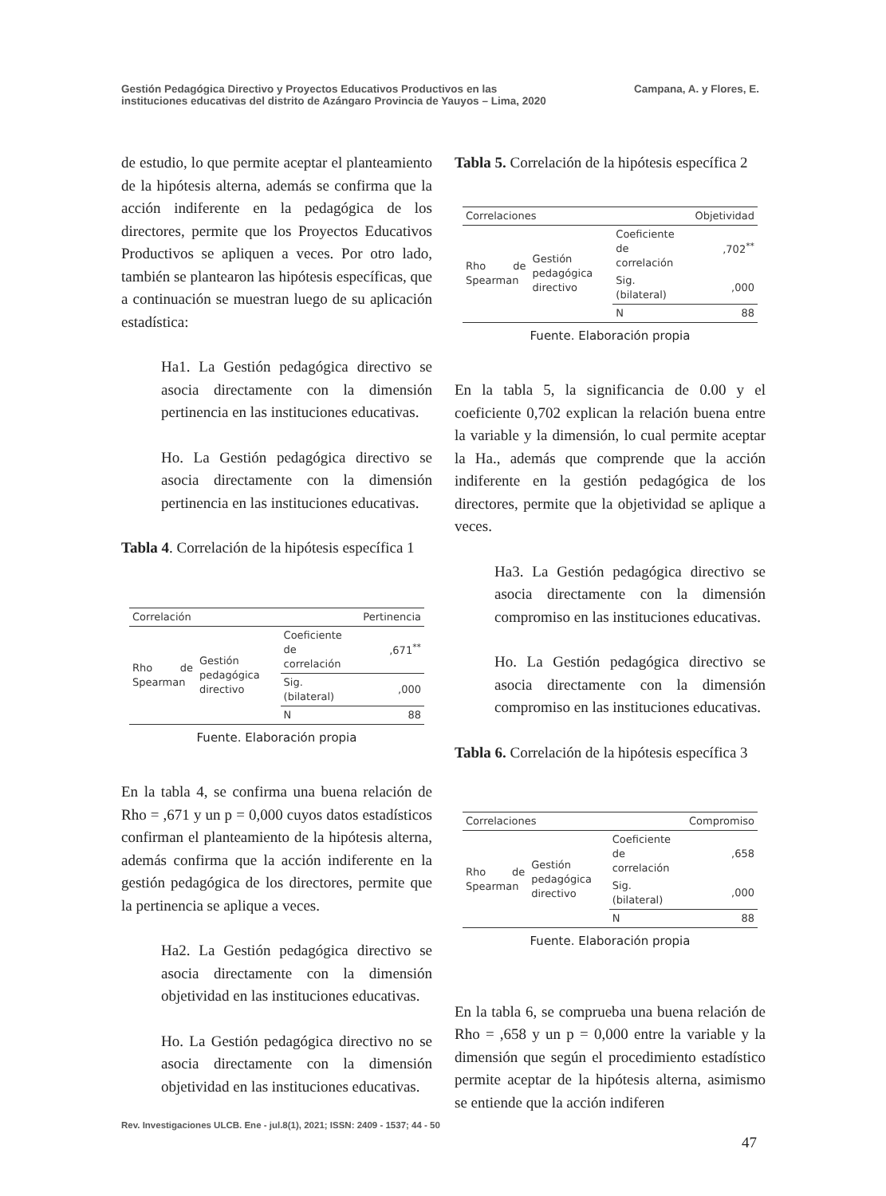Gestión Pedagógica Directivo y Proyectos Educativos Productivos en las
instituciones educativas del distrito de Azángaro Provincia de Yauyos – Lima, 2020
Campana, A. y Flores, E.
de estudio, lo que permite aceptar el planteamiento de la hipótesis alterna, además se confirma que la acción indiferente en la pedagógica de los directores, permite que los Proyectos Educativos Productivos se apliquen a veces. Por otro lado, también se plantearon las hipótesis específicas, que a continuación se muestran luego de su aplicación estadística:
Ha1. La Gestión pedagógica directivo se asocia directamente con la dimensión pertinencia en las instituciones educativas.
Ho. La Gestión pedagógica directivo se asocia directamente con la dimensión pertinencia en las instituciones educativas.
Tabla 4. Correlación de la hipótesis específica 1
| Correlación | | | Pertinencia |
| --- | --- | --- | --- |
| Rho de Spearman | Gestión pedagógica directivo | Coeficiente de correlación | ,671<sup>**</sup> |
| | | Sig. (bilateral) | ,000 |
| | | N | 88 |
Fuente. Elaboración propia
En la tabla 4, se confirma una buena relación de Rho = ,671 y un p = 0,000 cuyos datos estadísticos confirman el planteamiento de la hipótesis alterna, además confirma que la acción indiferente en la gestión pedagógica de los directores, permite que la pertinencia se aplique a veces.
Ha2. La Gestión pedagógica directivo se asocia directamente con la dimensión objetividad en las instituciones educativas.
Ho. La Gestión pedagógica directivo no se asocia directamente con la dimensión objetividad en las instituciones educativas.
Tabla 5. Correlación de la hipótesis específica 2
| Correlaciones | | | Objetividad |
| --- | --- | --- | --- |
| Rho de Spearman | Gestión pedagógica directivo | Coeficiente de correlación | ,702<sup>**</sup> |
| | | Sig. (bilateral) | ,000 |
| | | N | 88 |
Fuente. Elaboración propia
En la tabla 5, la significancia de 0.00 y el coeficiente 0,702 explican la relación buena entre la variable y la dimensión, lo cual permite aceptar la Ha., además que comprende que la acción indiferente en la gestión pedagógica de los directores, permite que la objetividad se aplique a veces.
Ha3. La Gestión pedagógica directivo se asocia directamente con la dimensión compromiso en las instituciones educativas.
Ho. La Gestión pedagógica directivo se asocia directamente con la dimensión compromiso en las instituciones educativas.
Tabla 6. Correlación de la hipótesis específica 3
| Correlaciones | | | Compromiso |
| --- | --- | --- | --- |
| Rho de Spearman | Gestión pedagógica directivo | Coeficiente de correlación | ,658 |
| | | Sig. (bilateral) | ,000 |
| | | N | 88 |
Fuente. Elaboración propia
En la tabla 6, se comprueba una buena relación de Rho = ,658 y un p = 0,000 entre la variable y la dimensión que según el procedimiento estadístico permite aceptar de la hipótesis alterna, asimismo se entiende que la acción indiferen
Rev. Investigaciones ULCB. Ene - jul.8(1), 2021; ISSN: 2409 - 1537; 44 - 50
47